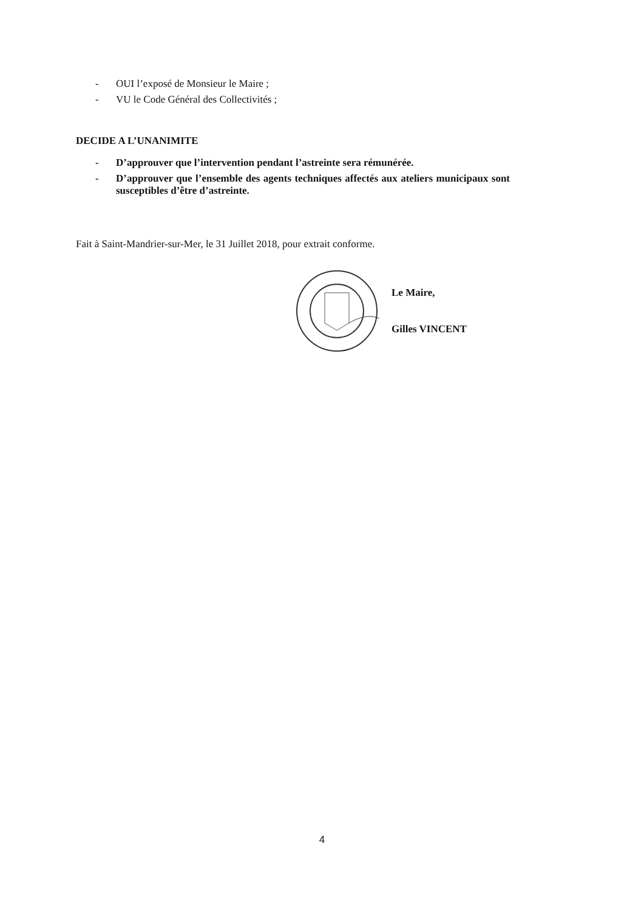- OUI l’exposé de Monsieur le Maire ;
- VU le Code Général des Collectivités ;
DECIDE A L’UNANIMITE
- D’approuver que l’intervention pendant l’astreinte sera rémunérée.
- D’approuver que l’ensemble des agents techniques affectés aux ateliers municipaux sont susceptibles d’être d’astreinte.
Fait à Saint-Mandrier-sur-Mer, le 31 Juillet 2018, pour extrait conforme.
Le Maire,
Gilles VINCENT
4